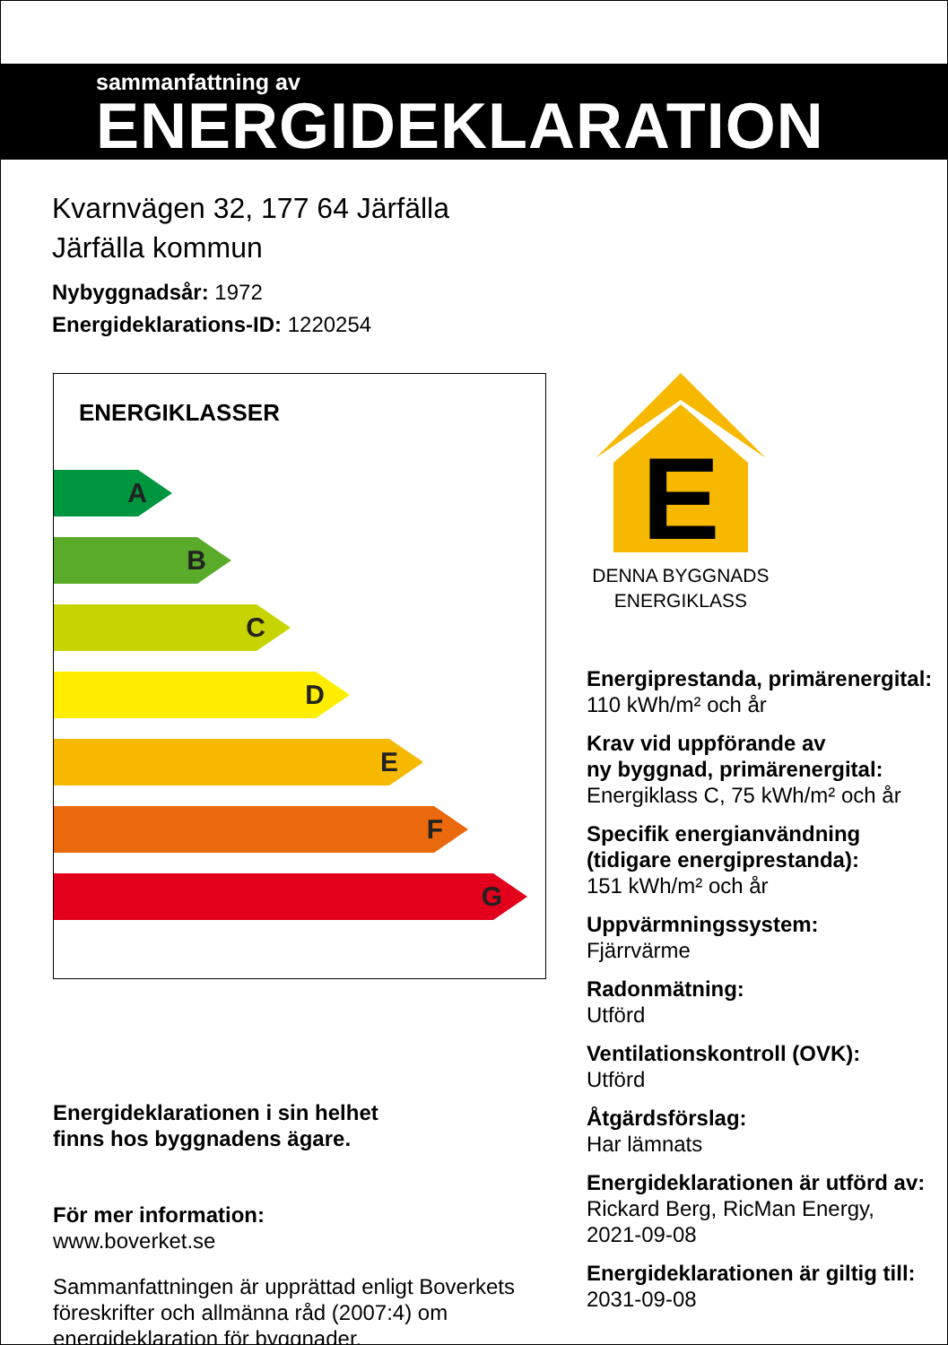sammanfattning av
ENERGIDEKLARATION
Kvarnvägen 32, 177 64 Järfälla
Järfälla kommun
Nybyggnadsår: 1972
Energideklarations-ID: 1220254
ENERGIKLASSER
A
B
C
D
E
F
G
Energideklarationen i sin helhet
finns hos byggnadens ägare.
För mer information:
www.boverket.se
Sammanfattningen är upprättad enligt Boverkets föreskrifter och allmänna råd (2007:4) om energideklaration för byggnader.
E
DENNA BYGGNADS
ENERGIKLASS
Energiprestanda, primärenergital:
110 kWh/m² och år
Krav vid uppförande av
ny byggnad, primärenergital:
Energiklass C, 75 kWh/m² och år
Specifik energianvändning
(tidigare energiprestanda):
151 kWh/m² och år
Uppvärmningssystem:
Fjärrvärme
Radonmätning:
Utförd
Ventilationskontroll (OVK):
Utförd
Åtgärdsförslag:
Har lämnats
Energideklarationen är utförd av:
Rickard Berg, RicMan Energy,
2021-09-08
Energideklarationen är giltig till:
2031-09-08